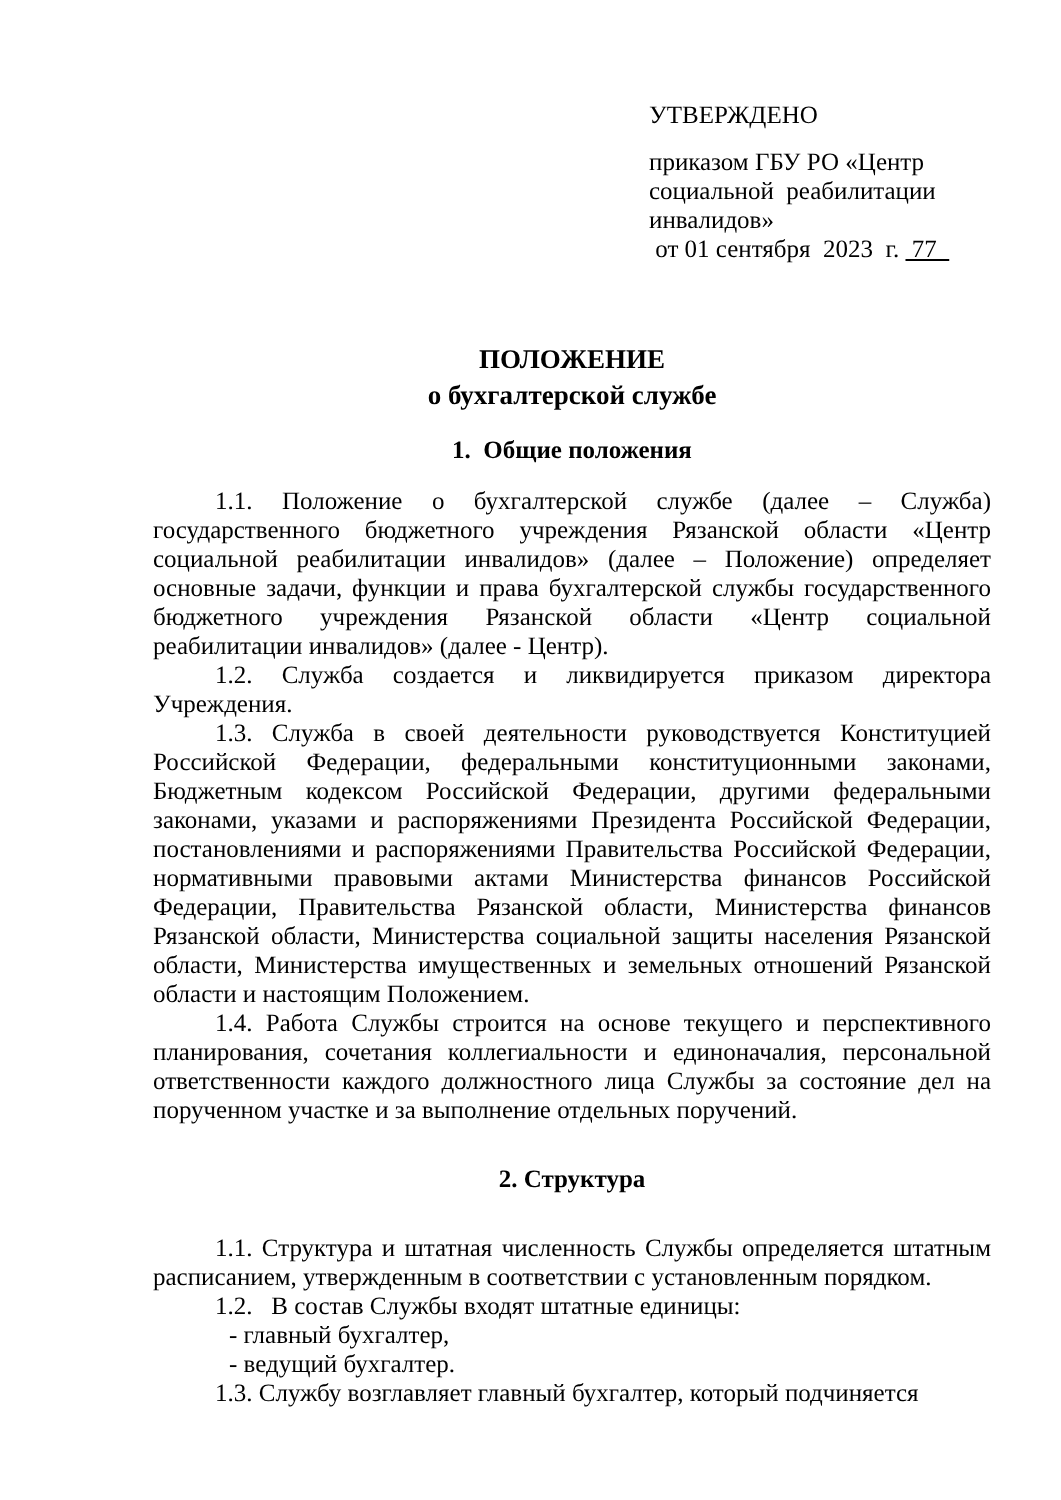УТВЕРЖДЕНО
приказом ГБУ РО «Центр социальной реабилитации инвалидов»
от 01 сентября 2023 г. 77
ПОЛОЖЕНИЕ
о бухгалтерской службе
1. Общие положения
1.1. Положение о бухгалтерской службе (далее – Служба) государственного бюджетного учреждения Рязанской области «Центр социальной реабилитации инвалидов» (далее – Положение) определяет основные задачи, функции и права бухгалтерской службы государственного бюджетного учреждения Рязанской области «Центр социальной реабилитации инвалидов» (далее - Центр).
1.2. Служба создается и ликвидируется приказом директора Учреждения.
1.3. Служба в своей деятельности руководствуется Конституцией Российской Федерации, федеральными конституционными законами, Бюджетным кодексом Российской Федерации, другими федеральными законами, указами и распоряжениями Президента Российской Федерации, постановлениями и распоряжениями Правительства Российской Федерации, нормативными правовыми актами Министерства финансов Российской Федерации, Правительства Рязанской области, Министерства финансов Рязанской области, Министерства социальной защиты населения Рязанской области, Министерства имущественных и земельных отношений Рязанской области и настоящим Положением.
1.4. Работа Службы строится на основе текущего и перспективного планирования, сочетания коллегиальности и единоначалия, персональной ответственности каждого должностного лица Службы за состояние дел на порученном участке и за выполнение отдельных поручений.
2. Структура
1.1. Структура и штатная численность Службы определяется штатным расписанием, утвержденным в соответствии с установленным порядком.
1.2. В состав Службы входят штатные единицы:
- главный бухгалтер,
- ведущий бухгалтер.
1.3. Службу возглавляет главный бухгалтер, который подчиняется